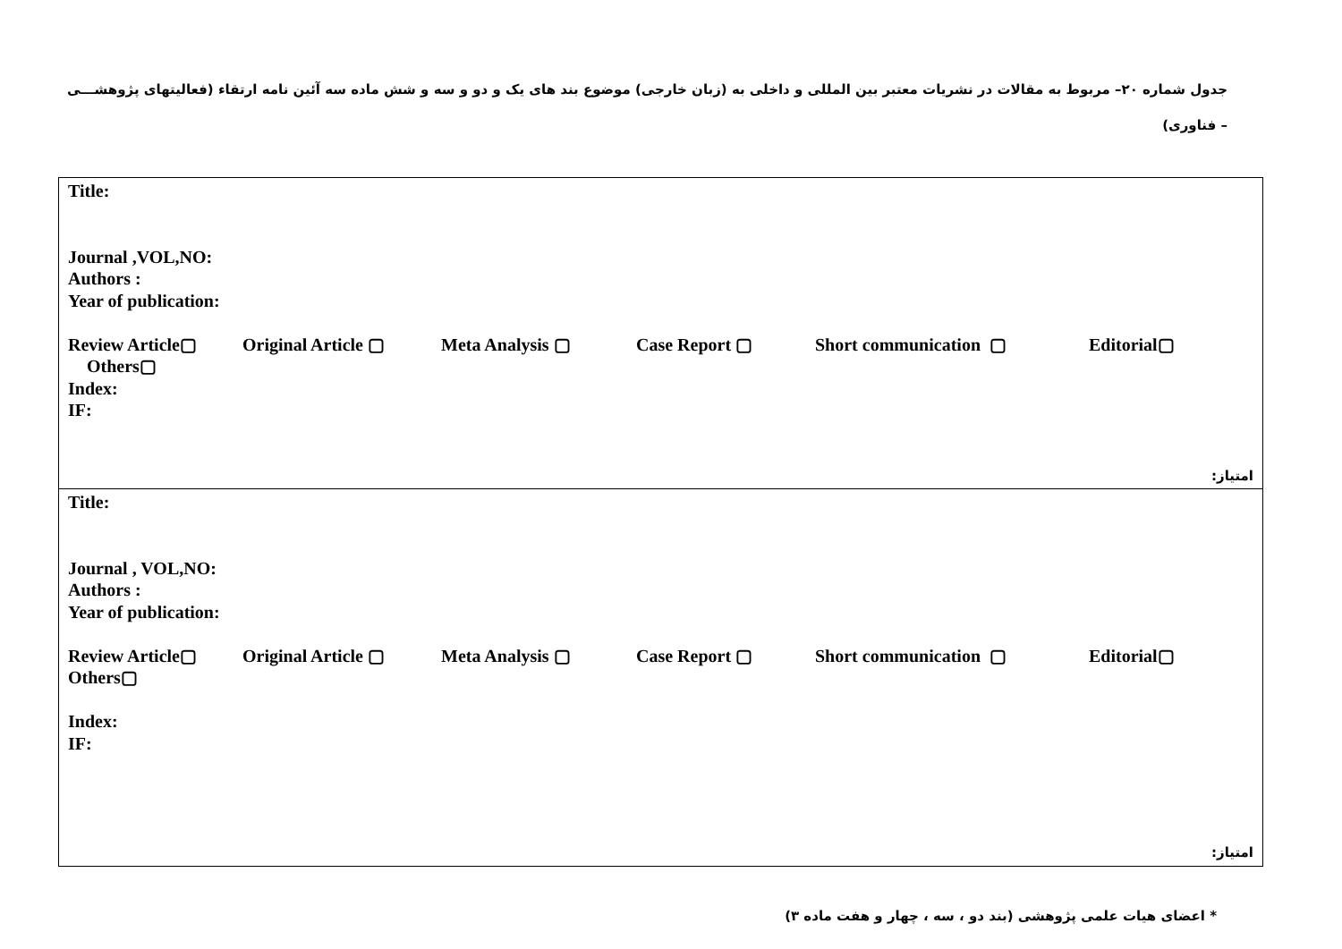جدول شماره ۲۰– مربوط به مقالات در نشریات معتبر بین المللی و داخلی به (زبان خارجی) موضوع بند های یک و دو و سه و شش ماده سه آئین نامه ارتقاء (فعالیتهای پژوهشـــی – فناوری)
| Title: Journal ,VOL,NO: Authors : Year of publication: Review Article▢ Original Article ▢ Meta Analysis ▢ Case Report ▢ Short communication ▢ Editorial▢ Others▢ Index: IF: امتیاز: |
| Title: Journal , VOL,NO: Authors : Year of publication: Review Article▢ Original Article ▢ Meta Analysis ▢ Case Report ▢ Short communication ▢ Editorial▢ Others▢ Index: IF: امتیاز: |
* اعضای هیات علمی پژوهشی (بند دو ، سه ، چهار و هفت ماده ۳)